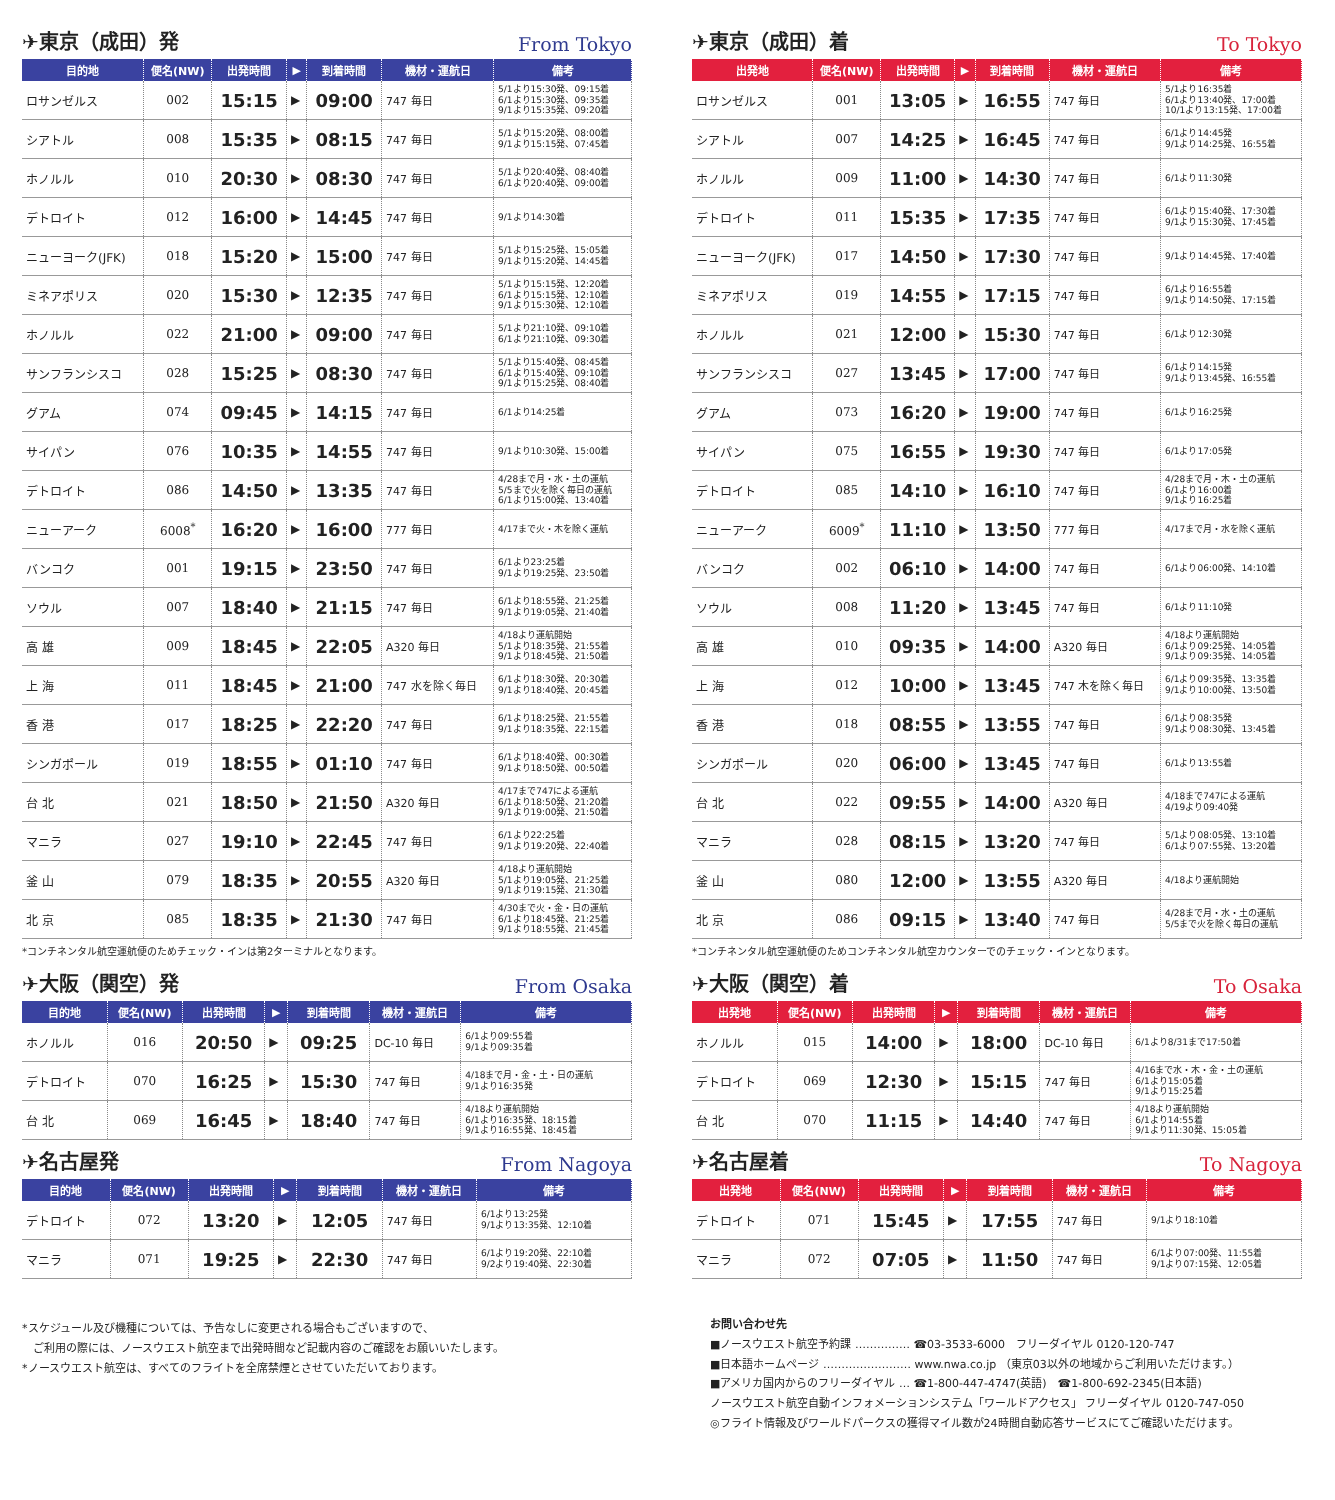✈東京（成田）発 From Tokyo
| 目的地 | 便名(NW) | 出発時間 | ▶ | 到着時間 | 機材・運航日 | 備考 |
| --- | --- | --- | --- | --- | --- | --- |
| ロサンゼルス | 002 | 15:15 | ▶ | 09:00 | 747 毎日 | 5/1より15:30発、09:15着 6/1より15:30発、09:35着 9/1より15:35発、09:20着 |
| シアトル | 008 | 15:35 | ▶ | 08:15 | 747 毎日 | 5/1より15:20発、08:00着 9/1より15:15発、07:45着 |
| ホノルル | 010 | 20:30 | ▶ | 08:30 | 747 毎日 | 5/1より20:40発、08:40着 6/1より20:40発、09:00着 |
| デトロイト | 012 | 16:00 | ▶ | 14:45 | 747 毎日 | 9/1より14:30着 |
| ニューヨーク(JFK) | 018 | 15:20 | ▶ | 15:00 | 747 毎日 | 5/1より15:25発、15:05着 9/1より15:20発、14:45着 |
| ミネアポリス | 020 | 15:30 | ▶ | 12:35 | 747 毎日 | 5/1より15:15発、12:20着 6/1より15:15発、12:10着 9/1より15:30発、12:10着 |
| ホノルル | 022 | 21:00 | ▶ | 09:00 | 747 毎日 | 5/1より21:10発、09:10着 6/1より21:10発、09:30着 |
| サンフランシスコ | 028 | 15:25 | ▶ | 08:30 | 747 毎日 | 5/1より15:40発、08:45着 6/1より15:40発、09:10着 9/1より15:25発、08:40着 |
| グアム | 074 | 09:45 | ▶ | 14:15 | 747 毎日 | 6/1より14:25着 |
| サイパン | 076 | 10:35 | ▶ | 14:55 | 747 毎日 | 9/1より10:30発、15:00着 |
| デトロイト | 086 | 14:50 | ▶ | 13:35 | 747 毎日 | 4/28まで月・水・土の運航 5/5まで火を除く毎日の運航 6/1より15:00発、13:40着 |
| ニューアーク | 6008<sup>*</sup> | 16:20 | ▶ | 16:00 | 777 毎日 | 4/17まで火・木を除く運航 |
| バンコク | 001 | 19:15 | ▶ | 23:50 | 747 毎日 | 6/1より23:25着 9/1より19:25発、23:50着 |
| ソウル | 007 | 18:40 | ▶ | 21:15 | 747 毎日 | 6/1より18:55発、21:25着 9/1より19:05発、21:40着 |
| 高 雄 | 009 | 18:45 | ▶ | 22:05 | A320 毎日 | 4/18より運航開始 5/1より18:35発、21:55着 9/1より18:45発、21:50着 |
| 上 海 | 011 | 18:45 | ▶ | 21:00 | 747 水を除く毎日 | 6/1より18:30発、20:30着 9/1より18:40発、20:45着 |
| 香 港 | 017 | 18:25 | ▶ | 22:20 | 747 毎日 | 6/1より18:25発、21:55着 9/1より18:35発、22:15着 |
| シンガポール | 019 | 18:55 | ▶ | 01:10 | 747 毎日 | 6/1より18:40発、00:30着 9/1より18:50発、00:50着 |
| 台 北 | 021 | 18:50 | ▶ | 21:50 | A320 毎日 | 4/17まで747による運航 6/1より18:50発、21:20着 9/1より19:00発、21:50着 |
| マニラ | 027 | 19:10 | ▶ | 22:45 | 747 毎日 | 6/1より22:25着 9/1より19:20発、22:40着 |
| 釜 山 | 079 | 18:35 | ▶ | 20:55 | A320 毎日 | 4/18より運航開始 5/1より19:05発、21:25着 9/1より19:15発、21:30着 |
| 北 京 | 085 | 18:35 | ▶ | 21:30 | 747 毎日 | 4/30まで火・金・日の運航 6/1より18:45発、21:25着 9/1より18:55発、21:45着 |
*コンチネンタル航空運航便のためチェック・インは第2ターミナルとなります。
✈大阪（関空）発 From Osaka
| 目的地 | 便名(NW) | 出発時間 | ▶ | 到着時間 | 機材・運航日 | 備考 |
| --- | --- | --- | --- | --- | --- | --- |
| ホノルル | 016 | 20:50 | ▶ | 09:25 | DC-10 毎日 | 6/1より09:55着 9/1より09:35着 |
| デトロイト | 070 | 16:25 | ▶ | 15:30 | 747 毎日 | 4/18まで月・金・土・日の運航 9/1より16:35発 |
| 台 北 | 069 | 16:45 | ▶ | 18:40 | 747 毎日 | 4/18より運航開始 6/1より16:35発、18:15着 9/1より16:55発、18:45着 |
✈名古屋発 From Nagoya
| 目的地 | 便名(NW) | 出発時間 | ▶ | 到着時間 | 機材・運航日 | 備考 |
| --- | --- | --- | --- | --- | --- | --- |
| デトロイト | 072 | 13:20 | ▶ | 12:05 | 747 毎日 | 6/1より13:25発 9/1より13:35発、12:10着 |
| マニラ | 071 | 19:25 | ▶ | 22:30 | 747 毎日 | 6/1より19:20発、22:10着 9/2より19:40発、22:30着 |
*スケジュール及び機種については、予告なしに変更される場合もございますので、
　ご利用の際には、ノースウエスト航空まで出発時間など記載内容のご確認をお願いいたします。
*ノースウエスト航空は、すべてのフライトを全席禁煙とさせていただいております。
✈東京（成田）着 To Tokyo
| 出発地 | 便名(NW) | 出発時間 | ▶ | 到着時間 | 機材・運航日 | 備考 |
| --- | --- | --- | --- | --- | --- | --- |
| ロサンゼルス | 001 | 13:05 | ▶ | 16:55 | 747 毎日 | 5/1より16:35着 6/1より13:40発、17:00着 10/1より13:15発、17:00着 |
| シアトル | 007 | 14:25 | ▶ | 16:45 | 747 毎日 | 6/1より14:45発 9/1より14:25発、16:55着 |
| ホノルル | 009 | 11:00 | ▶ | 14:30 | 747 毎日 | 6/1より11:30発 |
| デトロイト | 011 | 15:35 | ▶ | 17:35 | 747 毎日 | 6/1より15:40発、17:30着 9/1より15:30発、17:45着 |
| ニューヨーク(JFK) | 017 | 14:50 | ▶ | 17:30 | 747 毎日 | 9/1より14:45発、17:40着 |
| ミネアポリス | 019 | 14:55 | ▶ | 17:15 | 747 毎日 | 6/1より16:55着 9/1より14:50発、17:15着 |
| ホノルル | 021 | 12:00 | ▶ | 15:30 | 747 毎日 | 6/1より12:30発 |
| サンフランシスコ | 027 | 13:45 | ▶ | 17:00 | 747 毎日 | 6/1より14:15発 9/1より13:45発、16:55着 |
| グアム | 073 | 16:20 | ▶ | 19:00 | 747 毎日 | 6/1より16:25発 |
| サイパン | 075 | 16:55 | ▶ | 19:30 | 747 毎日 | 6/1より17:05発 |
| デトロイト | 085 | 14:10 | ▶ | 16:10 | 747 毎日 | 4/28まで月・木・土の運航 6/1より16:00着 9/1より16:25着 |
| ニューアーク | 6009<sup>*</sup> | 11:10 | ▶ | 13:50 | 777 毎日 | 4/17まで月・水を除く運航 |
| バンコク | 002 | 06:10 | ▶ | 14:00 | 747 毎日 | 6/1より06:00発、14:10着 |
| ソウル | 008 | 11:20 | ▶ | 13:45 | 747 毎日 | 6/1より11:10発 |
| 高 雄 | 010 | 09:35 | ▶ | 14:00 | A320 毎日 | 4/18より運航開始 6/1より09:25発、14:05着 9/1より09:35発、14:05着 |
| 上 海 | 012 | 10:00 | ▶ | 13:45 | 747 木を除く毎日 | 6/1より09:35発、13:35着 9/1より10:00発、13:50着 |
| 香 港 | 018 | 08:55 | ▶ | 13:55 | 747 毎日 | 6/1より08:35発 9/1より08:30発、13:45着 |
| シンガポール | 020 | 06:00 | ▶ | 13:45 | 747 毎日 | 6/1より13:55着 |
| 台 北 | 022 | 09:55 | ▶ | 14:00 | A320 毎日 | 4/18まで747による運航 4/19より09:40発 |
| マニラ | 028 | 08:15 | ▶ | 13:20 | 747 毎日 | 5/1より08:05発、13:10着 6/1より07:55発、13:20着 |
| 釜 山 | 080 | 12:00 | ▶ | 13:55 | A320 毎日 | 4/18より運航開始 |
| 北 京 | 086 | 09:15 | ▶ | 13:40 | 747 毎日 | 4/28まで月・水・土の運航 5/5まで火を除く毎日の運航 |
*コンチネンタル航空運航便のためコンチネンタル航空カウンターでのチェック・インとなります。
✈大阪（関空）着 To Osaka
| 出発地 | 便名(NW) | 出発時間 | ▶ | 到着時間 | 機材・運航日 | 備考 |
| --- | --- | --- | --- | --- | --- | --- |
| ホノルル | 015 | 14:00 | ▶ | 18:00 | DC-10 毎日 | 6/1より8/31まで17:50着 |
| デトロイト | 069 | 12:30 | ▶ | 15:15 | 747 毎日 | 4/16まで水・木・金・土の運航 6/1より15:05着 9/1より15:25着 |
| 台 北 | 070 | 11:15 | ▶ | 14:40 | 747 毎日 | 4/18より運航開始 6/1より14:55着 9/1より11:30発、15:05着 |
✈名古屋着 To Nagoya
| 出発地 | 便名(NW) | 出発時間 | ▶ | 到着時間 | 機材・運航日 | 備考 |
| --- | --- | --- | --- | --- | --- | --- |
| デトロイト | 071 | 15:45 | ▶ | 17:55 | 747 毎日 | 9/1より18:10着 |
| マニラ | 072 | 07:05 | ▶ | 11:50 | 747 毎日 | 6/1より07:00発、11:55着 9/1より07:15発、12:05着 |
お問い合わせ先
■ノースウエスト航空予約課 …………… ☎03-3533-6000　フリーダイヤル 0120-120-747
■日本語ホームページ …………………… www.nwa.co.jp （東京03以外の地域からご利用いただけます。）
■アメリカ国内からのフリーダイヤル … ☎1-800-447-4747(英語)　☎1-800-692-2345(日本語)
ノースウエスト航空自動インフォメーションシステム「ワールドアクセス」 フリーダイヤル 0120-747-050
◎フライト情報及びワールドパークスの獲得マイル数が24時間自動応答サービスにてご確認いただけます。